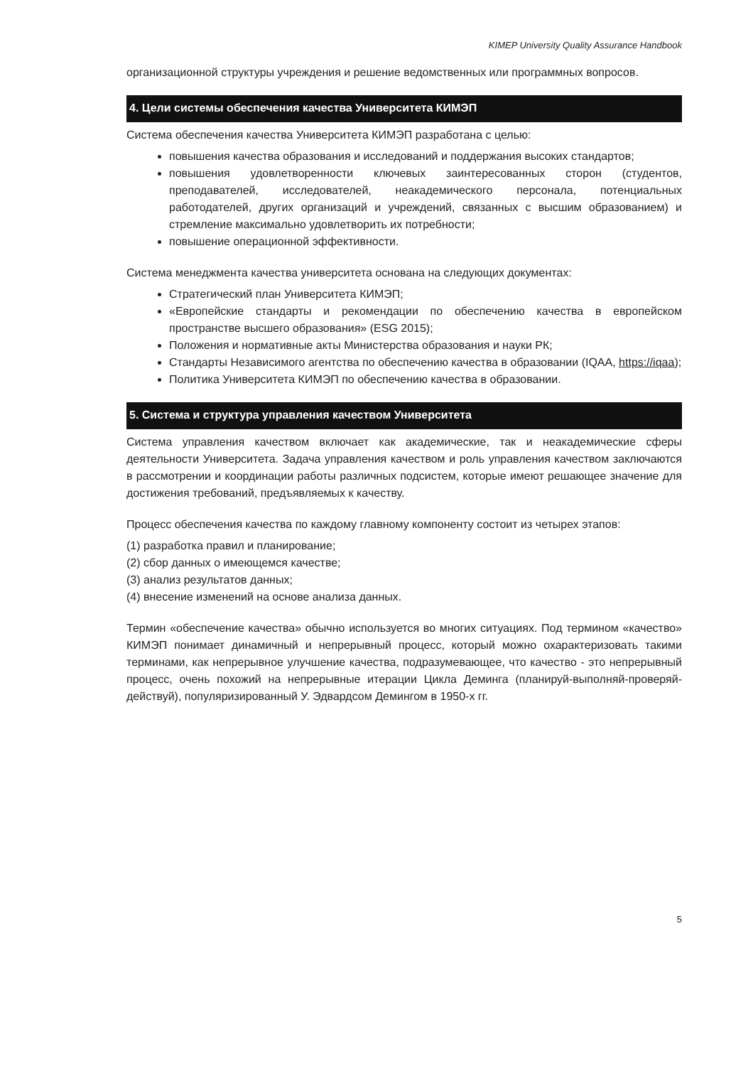KIMEP University Quality Assurance Handbook
организационной структуры учреждения и решение ведомственных или программных вопросов.
4. Цели системы обеспечения качества Университета КИМЭП
Система обеспечения качества Университета КИМЭП разработана с целью:
повышения качества образования и исследований и поддержания высоких стандартов;
повышения удовлетворенности ключевых заинтересованных сторон (студентов, преподавателей, исследователей, неакадемического персонала, потенциальных работодателей, других организаций и учреждений, связанных с высшим образованием) и стремление максимально удовлетворить их потребности;
повышение операционной эффективности.
Система менеджмента качества университета основана на следующих документах:
Стратегический план Университета КИМЭП;
«Европейские стандарты и рекомендации по обеспечению качества в европейском пространстве высшего образования» (ESG 2015);
Положения и нормативные акты Министерства образования и науки РК;
Стандарты Независимого агентства по обеспечению качества в образовании (IQAA, https://iqaa);
Политика Университета КИМЭП по обеспечению качества в образовании.
5. Система и структура управления качеством Университета
Система управления качеством включает как академические, так и неакадемические сферы деятельности Университета. Задача управления качеством и роль управления качеством заключаются в рассмотрении и координации работы различных подсистем, которые имеют решающее значение для достижения требований, предъявляемых к качеству.
Процесс обеспечения качества по каждому главному компоненту состоит из четырех этапов:
(1) разработка правил и планирование;
(2) сбор данных о имеющемся качестве;
(3) анализ результатов данных;
(4) внесение изменений на основе анализа данных.
Термин «обеспечение качества» обычно используется во многих ситуациях. Под термином «качество» КИМЭП понимает динамичный и непрерывный процесс, который можно охарактеризовать такими терминами, как непрерывное улучшение качества, подразумевающее, что качество - это непрерывный процесс, очень похожий на непрерывные итерации Цикла Деминга (планируй-выполняй-проверяй-действуй), популяризированный У. Эдвардсом Демингом в 1950-х гг.
5